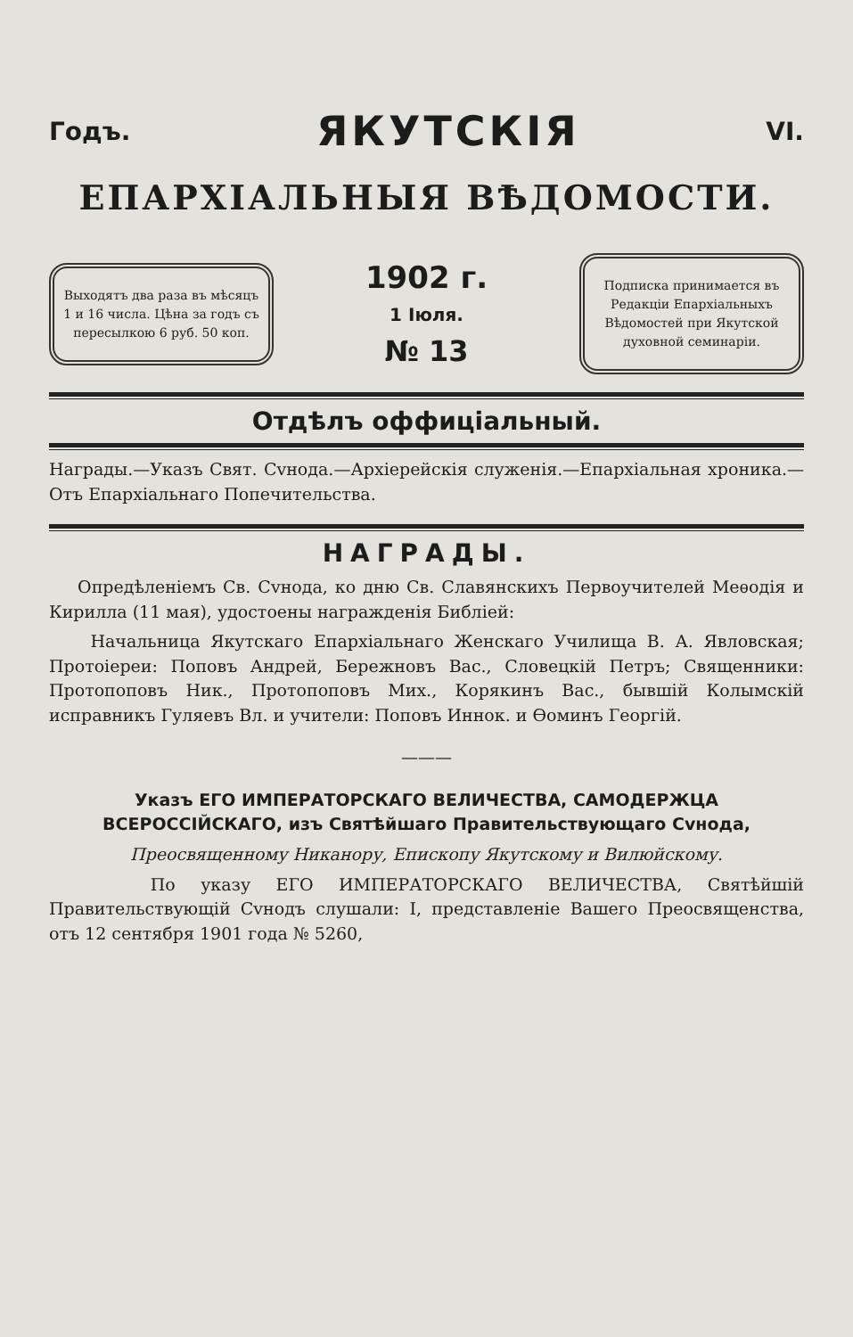Годъ. ЯКУТСКІЯ VI.
ЕПАРХІАЛЬНЫЯ ВѢДОМОСТИ.
Выходятъ два раза въ мѣсяцъ 1 и 16 числа. Цѣна за годъ съ пересылкою 6 руб. 50 коп.
1902 г.
1 Іюля.
№ 13
Подписка принимается въ Редакціи Епархіальныхъ Вѣдомостей при Якутской духовной семинаріи.
Отдѣлъ оффиціальный.
Награды.—Указъ Свят. Сvнода.—Архіерейскія служенія.—Епархіальная хроника.—Отъ Епархіальнаго Попечительства.
НАГРАДЫ.
Опредѣленіемъ Св. Сvнода, ко дню Св. Славянскихъ Первоучителей Меѳодія и Кирилла (11 мая), удостоены награжденія Библіей:
Начальница Якутскаго Епархіальнаго Женскаго Училища В. А. Явловская; Протоіереи: Поповъ Андрей, Бережновъ Вас., Словецкій Петръ; Священники: Протопоповъ Ник., Протопоповъ Мих., Корякинъ Вас., бывшій Колымскій исправникъ Гуляевъ Вл. и учители: Поповъ Иннок. и Ѳоминъ Георгій.
———
Указъ ЕГО ИМПЕРАТОРСКАГО ВЕЛИЧЕСТВА, САМОДЕРЖЦА ВСЕРОССІЙСКАГО, изъ Святѣйшаго Правительствующаго Сvнода,
Преосвященному Никанору, Епископу Якутскому и Вилюйскому.
По указу ЕГО ИМПЕРАТОРСКАГО ВЕЛИЧЕСТВА, Святѣйшій Правительствующій Сvнодъ слушали: I, представленіе Вашего Преосвященства, отъ 12 сентября 1901 года № 5260,